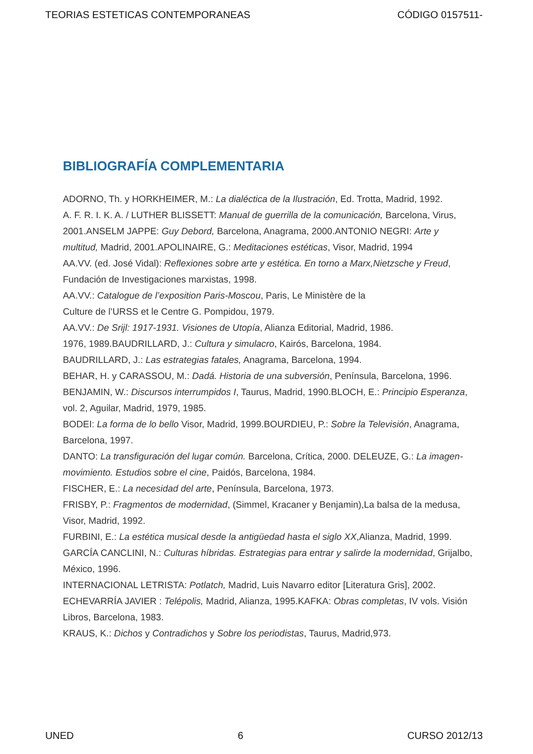TEORIAS ESTETICAS CONTEMPORANEAS CÓDIGO 0157511-
BIBLIOGRAFÍA COMPLEMENTARIA
ADORNO, Th. y HORKHEIMER, M.: La dialéctica de la Ilustración, Ed. Trotta, Madrid, 1992.
A. F. R. I. K. A. / LUTHER BLISSETT: Manual de guerrilla de la comunicación, Barcelona, Virus, 2001.ANSELM JAPPE: Guy Debord, Barcelona, Anagrama, 2000.ANTONIO NEGRI: Arte y multitud, Madrid, 2001.APOLINAIRE, G.: Meditaciones estéticas, Visor, Madrid, 1994
AA.VV. (ed. José Vidal): Reflexiones sobre arte y estética. En torno a Marx,Nietzsche y Freud, Fundación de Investigaciones marxistas, 1998.
AA.VV.: Catalogue de l’exposition Paris-Moscou, Paris, Le Ministère de la
Culture de l’URSS et le Centre G. Pompidou, 1979.
AA.VV.: De Srijl: 1917-1931. Visiones de Utopía, Alianza Editorial, Madrid, 1986.
1976, 1989.BAUDRILLARD, J.: Cultura y simulacro, Kairós, Barcelona, 1984.
BAUDRILLARD, J.: Las estrategias fatales, Anagrama, Barcelona, 1994.
BEHAR, H. y CARASSOU, M.: Dadá. Historia de una subversión, Península, Barcelona, 1996.
BENJAMIN, W.: Discursos interrumpidos I, Taurus, Madrid, 1990.BLOCH, E.: Principio Esperanza, vol. 2, Aguilar, Madrid, 1979, 1985.
BODEI: La forma de lo bello Visor, Madrid, 1999.BOURDIEU, P.: Sobre la Televisión, Anagrama, Barcelona, 1997.
DANTO: La transfiguración del lugar común. Barcelona, Crítica, 2000. DELEUZE, G.: La imagen-movimiento. Estudios sobre el cine, Paidós, Barcelona, 1984.
FISCHER, E.: La necesidad del arte, Península, Barcelona, 1973.
FRISBY, P.: Fragmentos de modernidad, (Simmel, Kracaner y Benjamin),La balsa de la medusa, Visor, Madrid, 1992.
FURBINI, E.: La estética musical desde la antigüedad hasta el siglo XX,Alianza, Madrid, 1999.
GARCÍA CANCLINI, N.: Culturas híbridas. Estrategias para entrar y salirde la modernidad, Grijalbo, México, 1996.
INTERNACIONAL LETRISTA: Potlatch, Madrid, Luis Navarro editor [Literatura Gris], 2002.
ECHEVARRÍA JAVIER : Telépolis, Madrid, Alianza, 1995.KAFKA: Obras completas, IV vols. Visión Libros, Barcelona, 1983.
KRAUS, K.: Dichos y Contradichos y Sobre los periodistas, Taurus, Madrid,973.
UNED 6 CURSO 2012/13